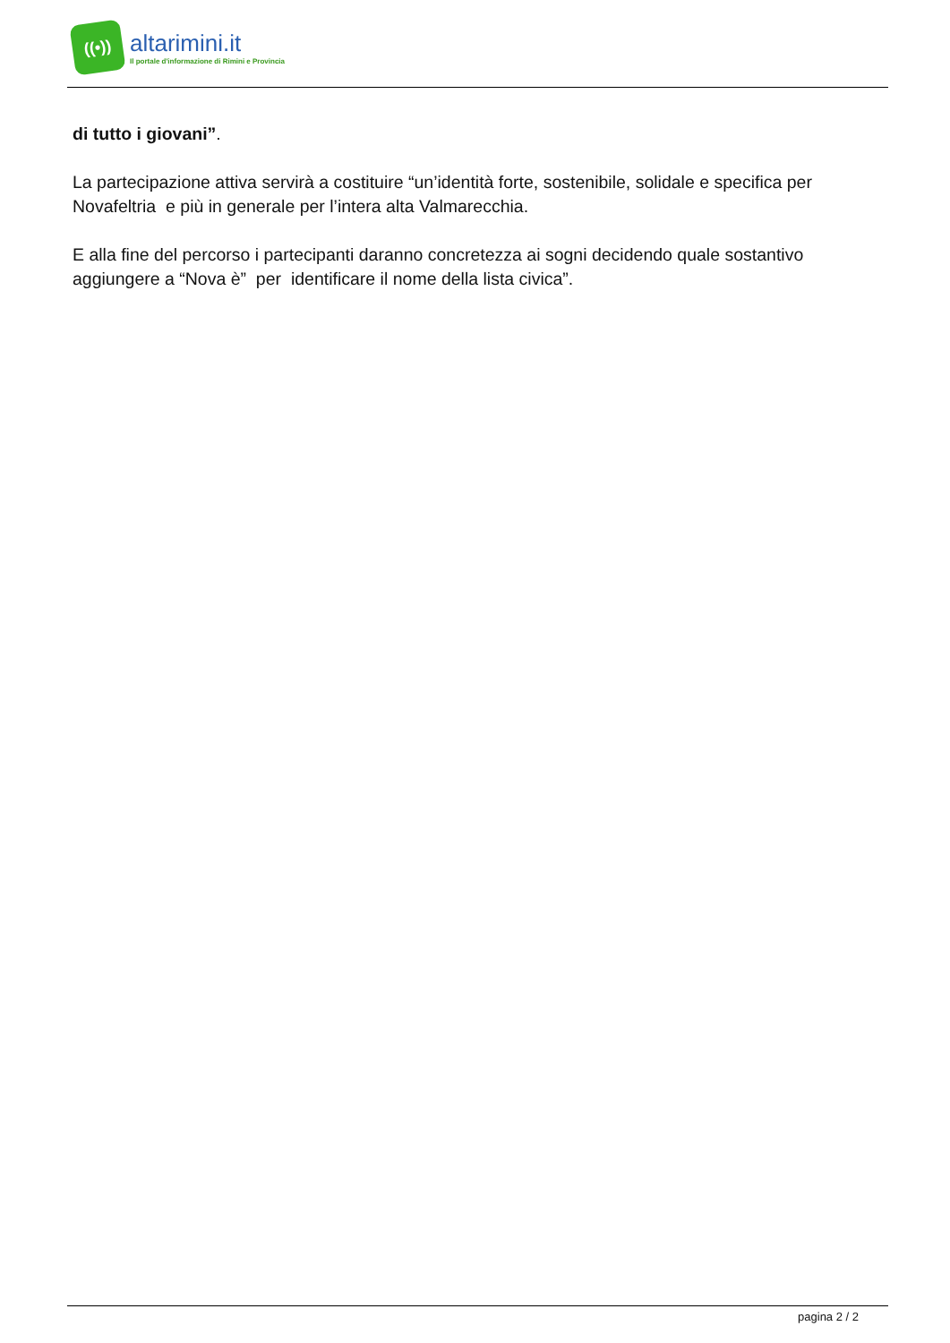((•))
altarimini.it
Il portale d'informazione di Rimini e Provincia
di tutto i giovani”.
La partecipazione attiva servirà a costituire “un’identità forte, sostenibile, solidale e specifica per Novafeltria e più in generale per l’intera alta Valmarecchia.
E alla fine del percorso i partecipanti daranno concretezza ai sogni decidendo quale sostantivo aggiungere a “Nova è” per identificare il nome della lista civica”.
pagina 2 / 2